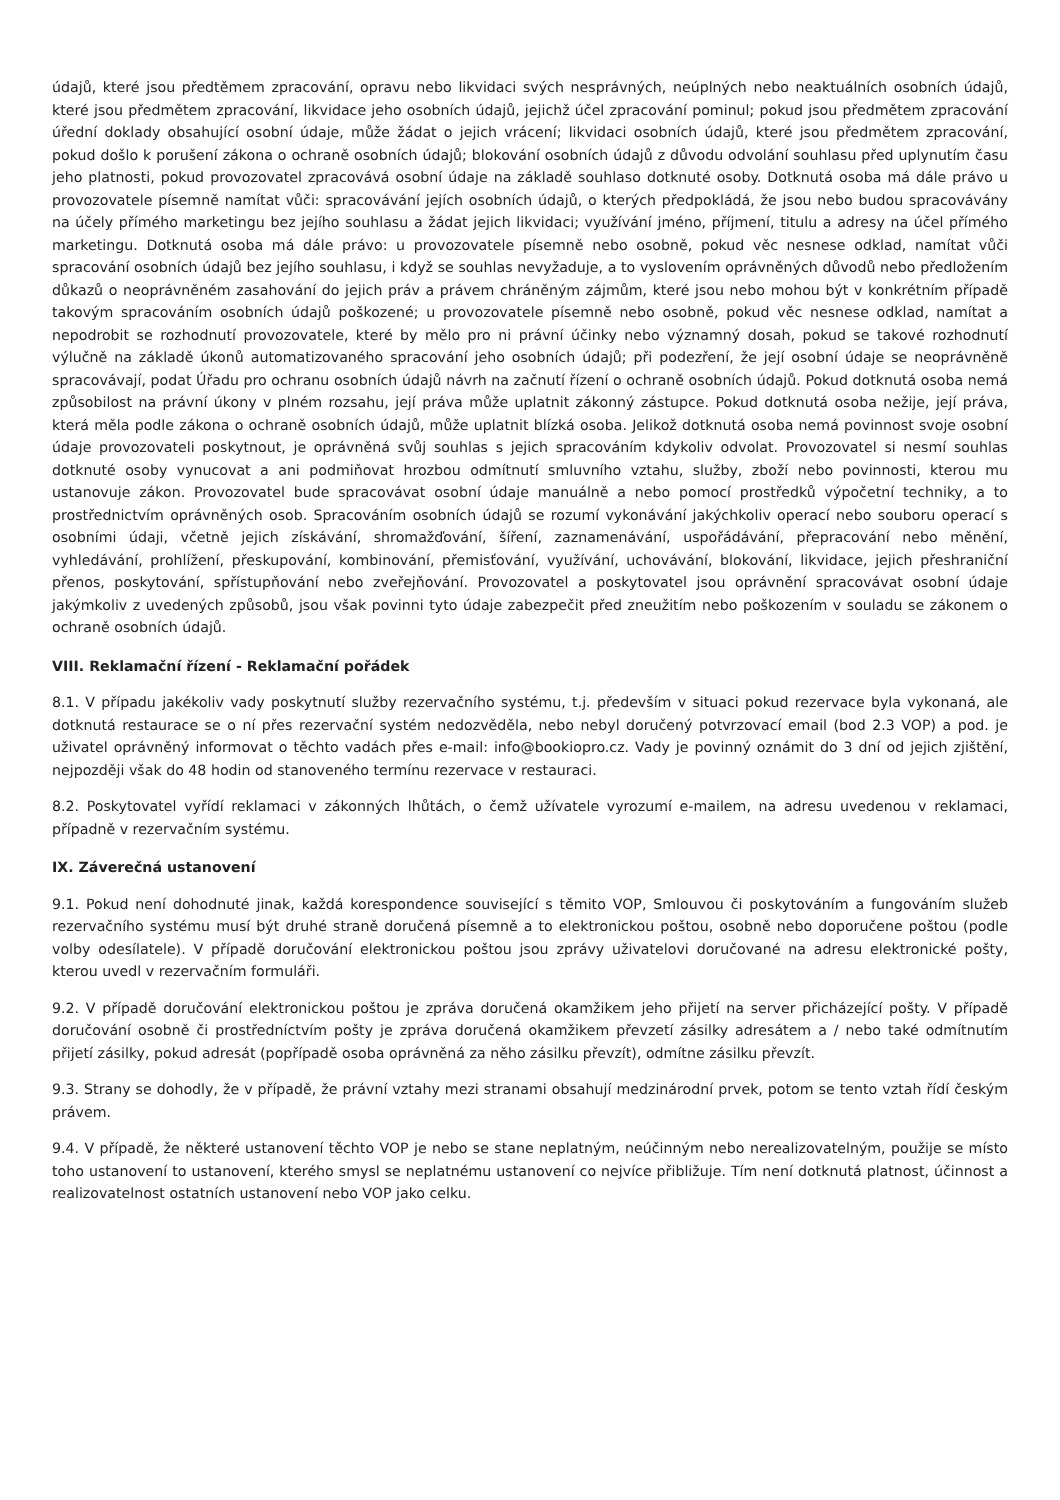údajů, které jsou předtěmem zpracování, opravu nebo likvidaci svých nesprávných, neúplných nebo neaktuálních osobních údajů, které jsou předmětem zpracování, likvidace jeho osobních údajů, jejichž účel zpracování pominul; pokud jsou předmětem zpracování úřední doklady obsahující osobní údaje, může žádat o jejich vrácení; likvidaci osobních údajů, které jsou předmětem zpracování, pokud došlo k porušení zákona o ochraně osobních údajů; blokování osobních údajů z důvodu odvolání souhlasu před uplynutím času jeho platnosti, pokud provozovatel zpracovává osobní údaje na základě souhlaso dotknuté osoby. Dotknutá osoba má dále právo u provozovatele písemně namítat vůči: spracovávání jejích osobních údajů, o kterých předpokládá, že jsou nebo budou spracovávány na účely přímého marketingu bez jejího souhlasu a žádat jejich likvidaci; využívání jméno, příjmení, titulu a adresy na účel přímého marketingu. Dotknutá osoba má dále právo: u provozovatele písemně nebo osobně, pokud věc nesnese odklad, namítat vůči spracování osobních údajů bez jejího souhlasu, i když se souhlas nevyžaduje, a to vyslovením oprávněných důvodů nebo předložením důkazů o neoprávněném zasahování do jejich práv a právem chráněným zájmům, které jsou nebo mohou být v konkrétním případě takovým spracováním osobních údajů poškozené; u provozovatele písemně nebo osobně, pokud věc nesnese odklad, namítat a nepodrobit se rozhodnutí provozovatele, které by mělo pro ni právní účinky nebo významný dosah, pokud se takové rozhodnutí výlučně na základě úkonů automatizovaného spracování jeho osobních údajů; při podezření, že její osobní údaje se neoprávněně spracovávají, podat Úřadu pro ochranu osobních údajů návrh na začnutí řízení o ochraně osobních údajů. Pokud dotknutá osoba nemá způsobilost na právní úkony v plném rozsahu, její práva může uplatnit zákonný zástupce. Pokud dotknutá osoba nežije, její práva, která měla podle zákona o ochraně osobních údajů, může uplatnit blízká osoba. Jelikož dotknutá osoba nemá povinnost svoje osobní údaje provozovateli poskytnout, je oprávněná svůj souhlas s jejich spracováním kdykoliv odvolat. Provozovatel si nesmí souhlas dotknuté osoby vynucovat a ani podmiňovat hrozbou odmítnutí smluvního vztahu, služby, zboží nebo povinnosti, kterou mu ustanovuje zákon. Provozovatel bude spracovávat osobní údaje manuálně a nebo pomocí prostředků výpočetní techniky, a to prostřednictvím oprávněných osob. Spracováním osobních údajů se rozumí vykonávání jakýchkoliv operací nebo souboru operací s osobními údaji, včetně jejich získávání, shromažďování, šíření, zaznamenávání, uspořádávání, přepracování nebo měnění, vyhledávání, prohlížení, přeskupování, kombinování, přemisťování, využívání, uchovávání, blokování, likvidace, jejich přeshraniční přenos, poskytování, spřístupňování nebo zveřejňování. Provozovatel a poskytovatel jsou oprávnění spracovávat osobní údaje jakýmkoliv z uvedených způsobů, jsou však povinni tyto údaje zabezpečit před zneužitím nebo poškozením v souladu se zákonem o ochraně osobních údajů.
VIII. Reklamační řízení - Reklamační pořádek
8.1. V případu jakékoliv vady poskytnutí služby rezervačního systému, t.j. především v situaci pokud rezervace byla vykonaná, ale dotknutá restaurace se o ní přes rezervační systém nedozvěděla, nebo nebyl doručený potvrzovací email (bod 2.3 VOP) a pod. je uživatel oprávněný informovat o těchto vadách přes e-mail: info@bookiopro.cz. Vady je povinný oznámit do 3 dní od jejich zjištění, nejpozději však do 48 hodin od stanoveného termínu rezervace v restauraci.
8.2. Poskytovatel vyřídí reklamaci v zákonných lhůtách, o čemž užívatele vyrozumí e-mailem, na adresu uvedenou v reklamaci, případně v rezervačním systému.
IX. Záverečná ustanovení
9.1. Pokud není dohodnuté jinak, každá korespondence související s těmito VOP, Smlouvou či poskytováním a fungováním služeb rezervačního systému musí být druhé straně doručená písemně a to elektronickou poštou, osobně nebo doporučene poštou (podle volby odesílatele). V případě doručování elektronickou poštou jsou zprávy uživatelovi doručované na adresu elektronické pošty, kterou uvedl v rezervačním formuláři.
9.2. V případě doručování elektronickou poštou je zpráva doručená okamžikem jeho přijetí na server přicházející pošty. V případě doručování osobně či prostředníctvím pošty je zpráva doručená okamžikem převzetí zásilky adresátem a / nebo také odmítnutím přijetí zásilky, pokud adresát (popřípadě osoba oprávněná za něho zásilku převzít), odmítne zásilku převzít.
9.3. Strany se dohodly, že v případě, že právní vztahy mezi stranami obsahují medzinárodní prvek, potom se tento vztah řídí českým právem.
9.4. V případě, že některé ustanovení těchto VOP je nebo se stane neplatným, neúčinným nebo nerealizovatelným, použije se místo toho ustanovení to ustanovení, kterého smysl se neplatnému ustanovení co nejvíce přibližuje. Tím není dotknutá platnost, účinnost a realizovatelnost ostatních ustanovení nebo VOP jako celku.